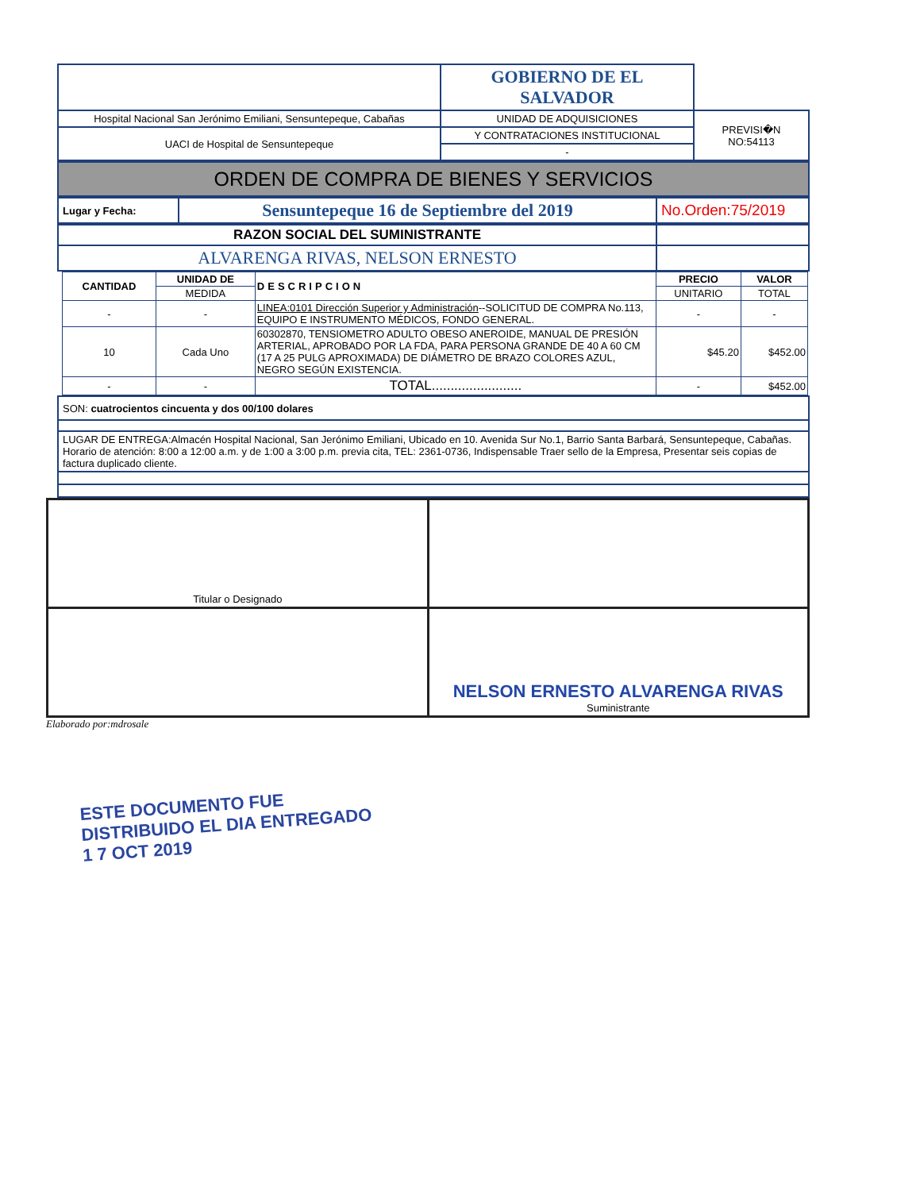| | GOBIERNO DE EL SALVADOR | |
| Hospital Nacional San Jerónimo Emiliani, Sensuntepeque, Cabañas | UNIDAD DE ADQUISICIONES | PREVISI�N NO:54113 |
| UACI de Hospital de Sensuntepeque | Y CONTRATACIONES INSTITUCIONAL | |
| | - | |
| ORDEN DE COMPRA DE BIENES Y SERVICIOS |
| Lugar y Fecha: | Sensuntepeque 16 de Septiembre del 2019 | No.Orden:75/2019 |
| RAZON SOCIAL DEL SUMINISTRANTE | |
| ALVARENGA RIVAS, NELSON ERNESTO | |
| CANTIDAD | UNIDAD DE | DESCRIPCION | PRECIO | VALOR |
| --- | --- | --- | --- | --- |
| | MEDIDA | | UNITARIO | TOTAL |
| - | - | LINEA:0101 Dirección Superior y Administración --SOLICITUD DE COMPRA No.113, EQUIPO E INSTRUMENTO MÉDICOS, FONDO GENERAL. | - | - |
| 10 | Cada Uno | 60302870, TENSIOMETRO ADULTO OBESO ANEROIDE, MANUAL DE PRESIÓN ARTERIAL, APROBADO POR LA FDA, PARA PERSONA GRANDE DE 40 A 60 CM (17 A 25 PULG APROXIMADA) DE DIÁMETRO DE BRAZO COLORES AZUL, NEGRO SEGÚN EXISTENCIA. | $45.20 | $452.00 |
| - | - | TOTAL........................ | - | $452.00 |
| SON: cuatrocientos cincuenta y dos 00/100 dolares |
| LUGAR DE ENTREGA:Almacén Hospital Nacional, San Jerónimo Emiliani, Ubicado en 10. Avenida Sur No.1, Barrio Santa Barbará, Sensuntepeque, Cabañas. Horario de atención: 8:00 a 12:00 a.m. y de 1:00 a 3:00 p.m. previa cita, TEL: 2361-0736, Indispensable Traer sello de la Empresa, Presentar seis copias de factura duplicado cliente. |
| Titular o Designado | |
| | NELSON ERNESTO ALVARENGA RIVAS Suministrante |
Elaborado por:mdrosale
ESTE DOCUMENTO FUE DISTRIBUIDO EL DIA ENTREGADO 1 7 OCT 2019